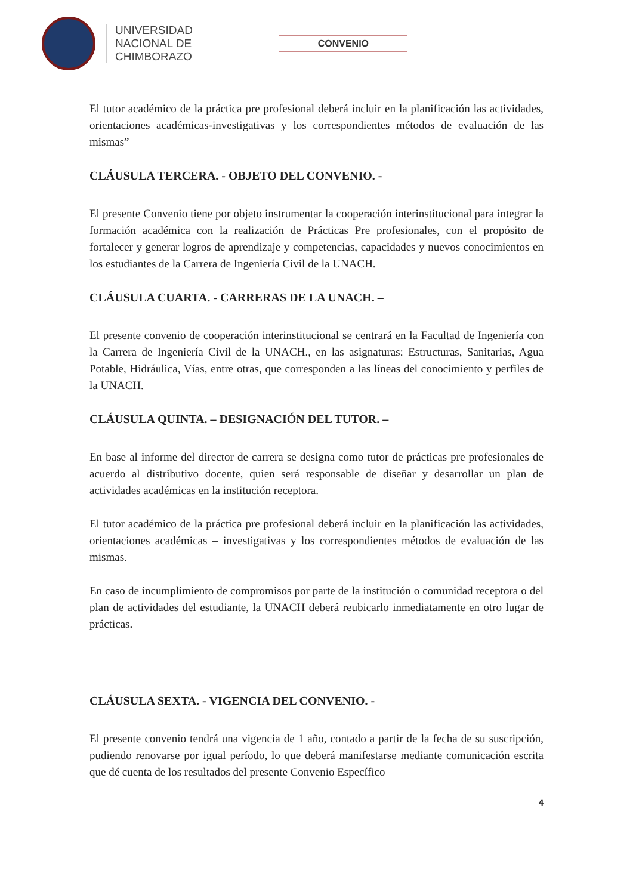UNIVERSIDAD
NACIONAL DE
CHIMBORAZO
CONVENIO
El tutor académico de la práctica pre profesional deberá incluir en la planificación las actividades, orientaciones académicas-investigativas y los correspondientes métodos de evaluación de las mismas”
CLÁUSULA TERCERA. - OBJETO DEL CONVENIO. -
El presente Convenio tiene por objeto instrumentar la cooperación interinstitucional para integrar la formación académica con la realización de Prácticas Pre profesionales, con el propósito de fortalecer y generar logros de aprendizaje y competencias, capacidades y nuevos conocimientos en los estudiantes de la Carrera de Ingeniería Civil de la UNACH.
CLÁUSULA CUARTA. - CARRERAS DE LA UNACH. –
El presente convenio de cooperación interinstitucional se centrará en la Facultad de Ingeniería con la Carrera de Ingeniería Civil de la UNACH., en las asignaturas: Estructuras, Sanitarias, Agua Potable, Hidráulica, Vías, entre otras, que corresponden a las líneas del conocimiento y perfiles de la UNACH.
CLÁUSULA QUINTA. – DESIGNACIÓN DEL TUTOR. –
En base al informe del director de carrera se designa como tutor de prácticas pre profesionales de acuerdo al distributivo docente, quien será responsable de diseñar y desarrollar un plan de actividades académicas en la institución receptora.
El tutor académico de la práctica pre profesional deberá incluir en la planificación las actividades, orientaciones académicas – investigativas y los correspondientes métodos de evaluación de las mismas.
En caso de incumplimiento de compromisos por parte de la institución o comunidad receptora o del plan de actividades del estudiante, la UNACH deberá reubicarlo inmediatamente en otro lugar de prácticas.
CLÁUSULA SEXTA. - VIGENCIA DEL CONVENIO. -
El presente convenio tendrá una vigencia de 1 año, contado a partir de la fecha de su suscripción, pudiendo renovarse por igual período, lo que deberá manifestarse mediante comunicación escrita que dé cuenta de los resultados del presente Convenio Específico
4